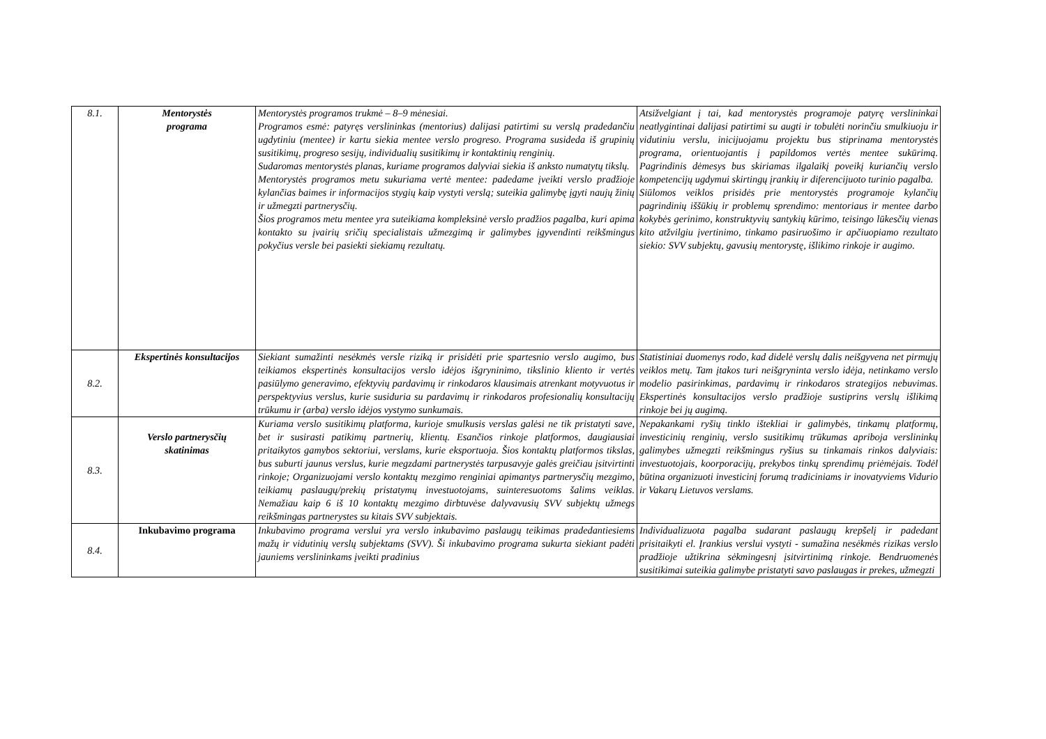| 8.1. | Mentorystės programa | Mentorystės programos trukmė – 8–9 mėnesiai. Programos esmė: patyręs verslininkas (mentorius) dalijasi patirtimi su verslą pradedančiu ugdytiniu (mentee) ir kartu siekia mentee verslo progreso. Programa susideda iš grupinių susitikimų, progreso sesijų, individualių susitikimų ir kontaktinių renginių. Sudaromas mentorystės planas, kuriame programos dalyviai siekia iš anksto numatytų tikslų. Mentorystės programos metu sukuriama vertė mentee: padedame įveikti verslo pradžioje kylančias baimes ir informacijos stygių kaip vystyti verslą; suteikia galimybę įgyti naujų žinių ir užmegzti partnerysčių. Šios programos metu mentee yra suteikiama kompleksinė verslo pradžios pagalba, kuri apima kontakto su įvairių sričių specialistais užmezgimą ir galimybes įgyvendinti reikšmingus pokyčius versle bei pasiekti siekiamų rezultatų. | Atsižvelgiant į tai, kad mentorystės programoje patyrę verslininkai neatlygintinai dalijasi patirtimi su augti ir tobulėti norinčiu smulkiuoju ir vidutiniu verslu, inicijuojamu projektu bus stiprinama mentorystės programa, orientuojantis į papildomos vertės mentee sukūrimą. Pagrindinis dėmesys bus skiriamas ilgalaikį poveikį kuriančių verslo kompetencijų ugdymui skirtingų įrankių ir diferencijuoto turinio pagalba. Siūlomos veiklos prisidės prie mentorystės programoje kylančių pagrindinių iššūkių ir problemų sprendimo: mentoriaus ir mentee darbo kokybės gerinimo, konstruktyvių santykių kūrimo, teisingo lūkesčių vienas kito atžvilgiu įvertinimo, tinkamo pasiruošimo ir apčiuopiamo rezultato siekio: SVV subjektų, gavusių mentorystę, išlikimo rinkoje ir augimo. |
| 8.2. | Ekspertinės konsultacijos | Siekiant sumažinti nesėkmės versle riziką ir prisidėti prie spartesnio verslo augimo, bus teikiamos ekspertinės konsultacijos verslo idėjos išgryninimo, tikslinio kliento ir vertės pasiūlymo generavimo, efektyvių pardavimų ir rinkodaros klausimais atrenkant motyvuotus ir perspektyvius verslus, kurie susiduria su pardavimų ir rinkodaros profesionalių konsultacijų trūkumu ir (arba) verslo idėjos vystymo sunkumais. | Statistiniai duomenys rodo, kad didelė verslų dalis neišgyvena net pirmųjų veiklos metų. Tam įtakos turi neišgryninta verslo idėja, netinkamo verslo modelio pasirinkimas, pardavimų ir rinkodaros strategijos nebuvimas. Ekspertinės konsultacijos verslo pradžioje sustiprins verslų išlikimą rinkoje bei jų augimą. |
| 8.3. | Verslo partnerysčių skatinimas | Kuriama verslo susitikimų platforma, kurioje smulkusis verslas galėsi ne tik pristatyti save, bet ir susirasti patikimų partnerių, klientų. Esančios rinkoje platformos, daugiausiai pritaikytos gamybos sektoriui, verslams, kurie eksportuoja. Šios kontaktų platformos tikslas, bus suburti jaunus verslus, kurie megzdami partnerystės tarpusavyje galės greičiau įsitvirtinti rinkoje; Organizuojami verslo kontaktų mezgimo renginiai apimantys partnerysčių mezgimo, teikiamų paslaugų/prekių pristatymų investuotojams, suinteresuotoms šalims veiklas. Nemažiau kaip 6 iš 10 kontaktų mezgimo dirbtuvėse dalyvavusių SVV subjektų užmegs reikšmingas partnerystes su kitais SVV subjektais. | Nepakankami ryšių tinklo ištekliai ir galimybės, tinkamų platformų, investicinių renginių, verslo susitikimų trūkumas apriboja verslininkų galimybes užmegzti reikšmingus ryšius su tinkamais rinkos dalyviais: investuotojais, koorporacijų, prekybos tinkų sprendimų priėmėjais. Todėl būtina organizuoti investicinį forumą tradiciniams ir inovatyviems Vidurio ir Vakarų Lietuvos verslams. |
| 8.4. | Inkubavimo programa | Inkubavimo programa verslui yra verslo inkubavimo paslaugų teikimas pradedantiesiems mažų ir vidutinių verslų subjektams (SVV). Ši inkubavimo programa sukurta siekiant padėti jauniems verslininkams įveikti pradinius | Individualizuota pagalba sudarant paslaugų krepšelį ir padedant prisitaikyti el. Įrankius verslui vystyti - sumažina nesėkmės rizikas verslo pradžioje užtikrina sėkmingesnį įsitvirtinimą rinkoje. Bendruomenės susitikimai suteikia galimybe pristatyti savo paslaugas ir prekes, užmegzti |